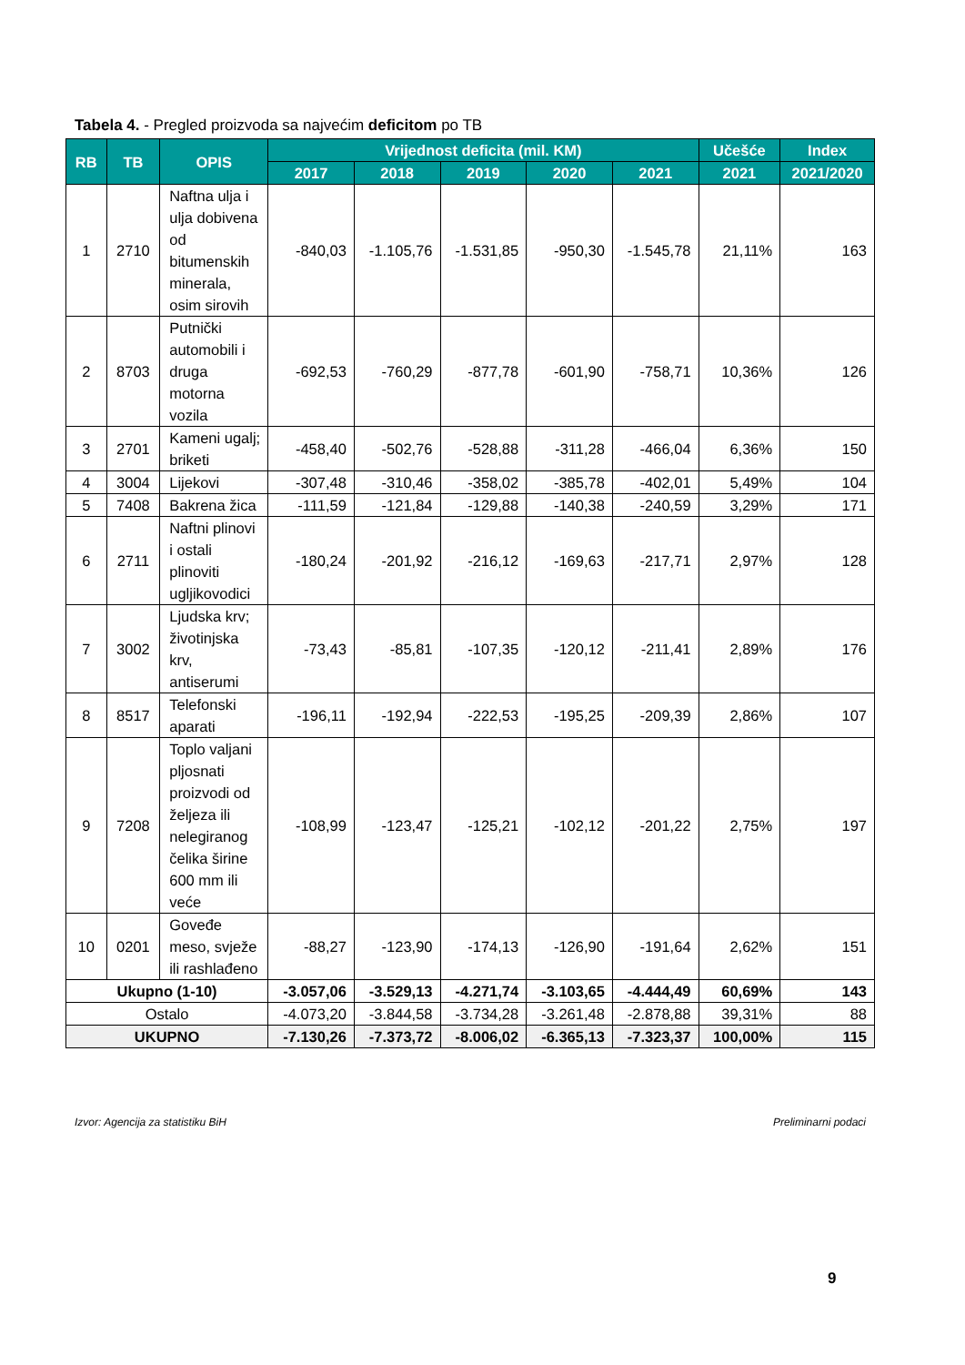Tabela 4. - Pregled proizvoda sa najvećim deficitom po TB
| RB | TB | OPIS | Vrijednost deficita (mil. KM) | | | | | Učešće | Index |
| --- | --- | --- | --- | --- | --- | --- | --- | --- | --- |
| | | | 2017 | 2018 | 2019 | 2020 | 2021 | 2021 | 2021/2020 |
| 1 | 2710 | Naftna ulja i ulja dobivena od bitumenskih minerala, osim sirovih | -840,03 | -1.105,76 | -1.531,85 | -950,30 | -1.545,78 | 21,11% | 163 |
| 2 | 8703 | Putnički automobili i druga motorna vozila | -692,53 | -760,29 | -877,78 | -601,90 | -758,71 | 10,36% | 126 |
| 3 | 2701 | Kameni ugalj; briketi | -458,40 | -502,76 | -528,88 | -311,28 | -466,04 | 6,36% | 150 |
| 4 | 3004 | Lijekovi | -307,48 | -310,46 | -358,02 | -385,78 | -402,01 | 5,49% | 104 |
| 5 | 7408 | Bakrena žica | -111,59 | -121,84 | -129,88 | -140,38 | -240,59 | 3,29% | 171 |
| 6 | 2711 | Naftni plinovi i ostali plinoviti ugljikovodici | -180,24 | -201,92 | -216,12 | -169,63 | -217,71 | 2,97% | 128 |
| 7 | 3002 | Ljudska krv; životinjska krv, antiserumi | -73,43 | -85,81 | -107,35 | -120,12 | -211,41 | 2,89% | 176 |
| 8 | 8517 | Telefonski aparati | -196,11 | -192,94 | -222,53 | -195,25 | -209,39 | 2,86% | 107 |
| 9 | 7208 | Toplo valjani pljosnati proizvodi od željeza ili nelegiranog čelika širine 600 mm ili veće | -108,99 | -123,47 | -125,21 | -102,12 | -201,22 | 2,75% | 197 |
| 10 | 0201 | Goveđe meso, svježe ili rashlađeno | -88,27 | -123,90 | -174,13 | -126,90 | -191,64 | 2,62% | 151 |
| Ukupno (1-10) | | | -3.057,06 | -3.529,13 | -4.271,74 | -3.103,65 | -4.444,49 | 60,69% | 143 |
| Ostalo | | | -4.073,20 | -3.844,58 | -3.734,28 | -3.261,48 | -2.878,88 | 39,31% | 88 |
| UKUPNO | | | -7.130,26 | -7.373,72 | -8.006,02 | -6.365,13 | -7.323,37 | 100,00% | 115 |
Izvor: Agencija za statistiku BiH Preliminarni podaci
9